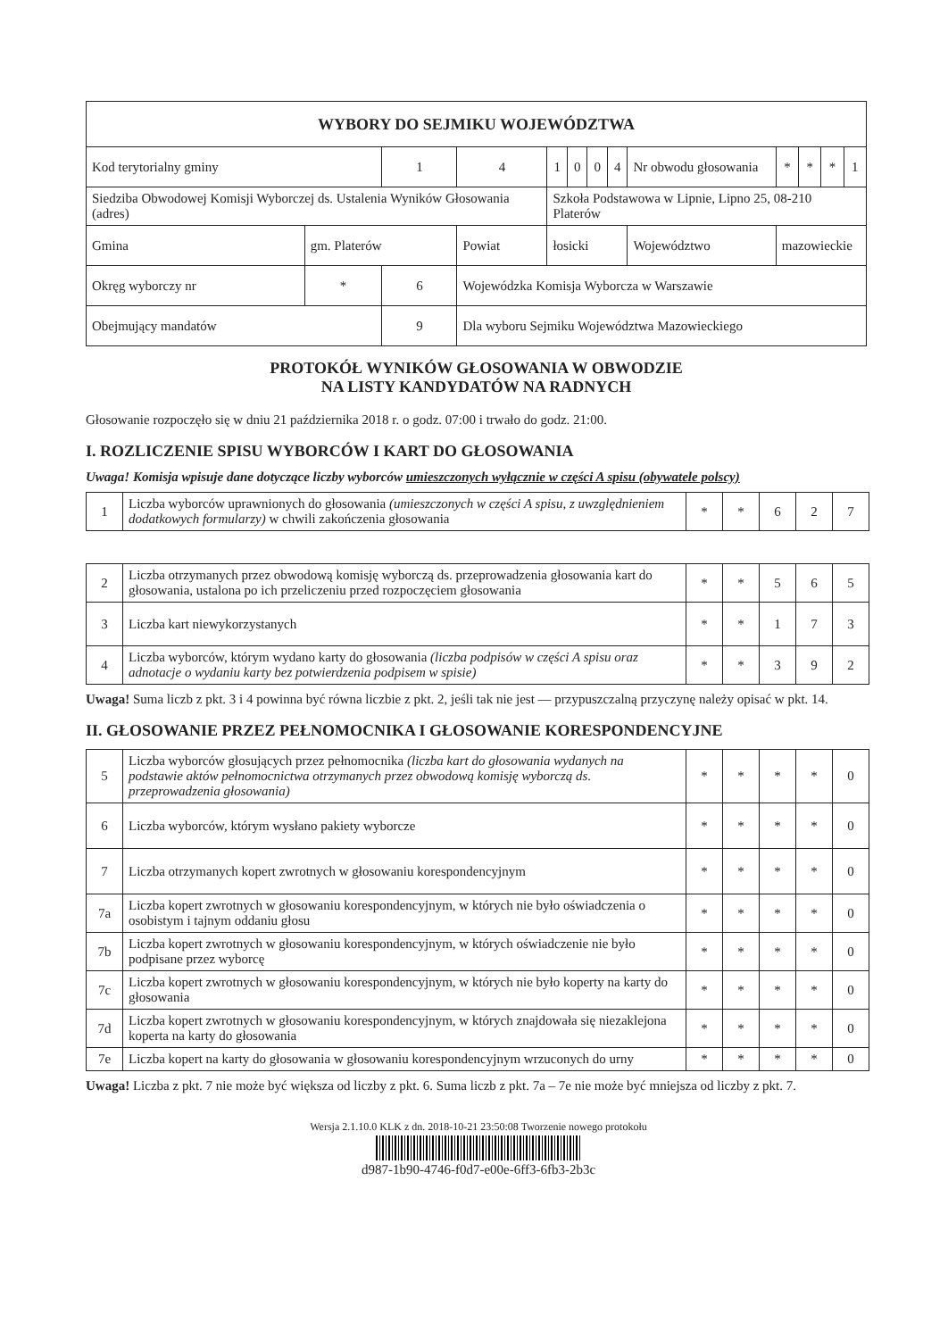| WYBORY DO SEJMIKU WOJEWÓDZTWA | | | | | | | | | | | | | | |
| Kod terytorialny gminy | | | 1 | 4 | 1 | 0 | 0 | 4 | Nr obwodu głosowania | | * | * | * | 1 |
| Siedziba Obwodowej Komisji Wyborczej ds. Ustalenia Wyników Głosowania (adres) | | | | | Szkoła Podstawowa w Lipnie, Lipno 25, 08-210 Platerów | | | | | | | | | |
| Gmina | gm. Platerów | | | Powiat | łosicki | | | | | Województwo | mazowieckie | | | |
| Okręg wyborczy nr | | * | 6 | Wojewódzka Komisja Wyborcza w Warszawie | | | | | | | | | | |
| Obejmujący mandatów | | | 9 | Dla wyboru Sejmiku Województwa Mazowieckiego | | | | | | | | | | |
PROTOKÓŁ WYNIKÓW GŁOSOWANIA W OBWODZIE
NA LISTY KANDYDATÓW NA RADNYCH
Głosowanie rozpoczęło się w dniu 21 października 2018 r. o godz. 07:00 i trwało do godz. 21:00.
I. ROZLICZENIE SPISU WYBORCÓW I KART DO GŁOSOWANIA
Uwaga! Komisja wpisuje dane dotyczące liczby wyborców umieszczonych wyłącznie w części A spisu (obywatele polscy)
| 1 | Liczba wyborców uprawnionych do głosowania (umieszczonych w części A spisu, z uwzględnieniem dodatkowych formularzy) w chwili zakończenia głosowania | * | * | 6 | 2 | 7 |
| 2 | Liczba otrzymanych przez obwodową komisję wyborczą ds. przeprowadzenia głosowania kart do głosowania, ustalona po ich przeliczeniu przed rozpoczęciem głosowania | * | * | 5 | 6 | 5 |
| 3 | Liczba kart niewykorzystanych | * | * | 1 | 7 | 3 |
| 4 | Liczba wyborców, którym wydano karty do głosowania (liczba podpisów w części A spisu oraz adnotacje o wydaniu karty bez potwierdzenia podpisem w spisie) | * | * | 3 | 9 | 2 |
Uwaga! Suma liczb z pkt. 3 i 4 powinna być równa liczbie z pkt. 2, jeśli tak nie jest — przypuszczalną przyczynę należy opisać w pkt. 14.
II. GŁOSOWANIE PRZEZ PEŁNOMOCNIKA I GŁOSOWANIE KORESPONDENCYJNE
| 5 | Liczba wyborców głosujących przez pełnomocnika (liczba kart do głosowania wydanych na podstawie aktów pełnomocnictwa otrzymanych przez obwodową komisję wyborczą ds. przeprowadzenia głosowania) | * | * | * | * | 0 |
| 6 | Liczba wyborców, którym wysłano pakiety wyborcze | * | * | * | * | 0 |
| 7 | Liczba otrzymanych kopert zwrotnych w głosowaniu korespondencyjnym | * | * | * | * | 0 |
| 7a | Liczba kopert zwrotnych w głosowaniu korespondencyjnym, w których nie było oświadczenia o osobistym i tajnym oddaniu głosu | * | * | * | * | 0 |
| 7b | Liczba kopert zwrotnych w głosowaniu korespondencyjnym, w których oświadczenie nie było podpisane przez wyborcę | * | * | * | * | 0 |
| 7c | Liczba kopert zwrotnych w głosowaniu korespondencyjnym, w których nie było koperty na karty do głosowania | * | * | * | * | 0 |
| 7d | Liczba kopert zwrotnych w głosowaniu korespondencyjnym, w których znajdowała się niezaklejona koperta na karty do głosowania | * | * | * | * | 0 |
| 7e | Liczba kopert na karty do głosowania w głosowaniu korespondencyjnym wrzuconych do urny | * | * | * | * | 0 |
Uwaga! Liczba z pkt. 7 nie może być większa od liczby z pkt. 6. Suma liczb z pkt. 7a – 7e nie może być mniejsza od liczby z pkt. 7.
Wersja 2.1.10.0 KLK z dn. 2018-10-21 23:50:08 Tworzenie nowego protokołu
d987-1b90-4746-f0d7-e00e-6ff3-6fb3-2b3c